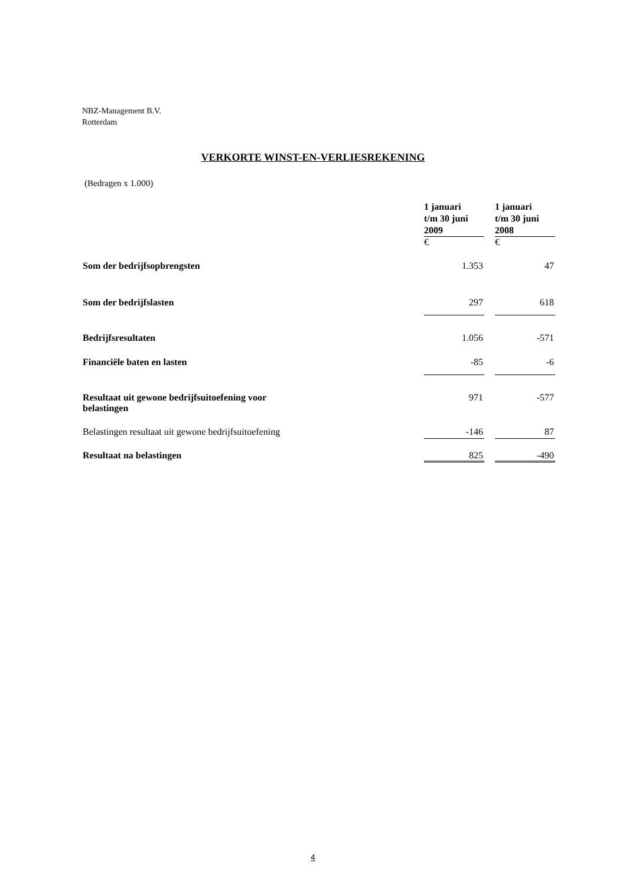NBZ-Management B.V.
Rotterdam
VERKORTE WINST-EN-VERLIESREKENING
(Bedragen x 1.000)
| | 1 januari t/m 30 juni 2009 | | 1 januari t/m 30 juni 2008 |
| | € | | € |
| Som der bedrijfsopbrengsten | 1.353 | | 47 |
| Som der bedrijfslasten | 297 | | 618 |
| Bedrijfsresultaten | 1.056 | | -571 |
| Financiële baten en lasten | -85 | | -6 |
| Resultaat uit gewone bedrijfsuitoefening voor belastingen | 971 | | -577 |
| Belastingen resultaat uit gewone bedrijfsuitoefening | -146 | | 87 |
| Resultaat na belastingen | 825 | | -490 |
4